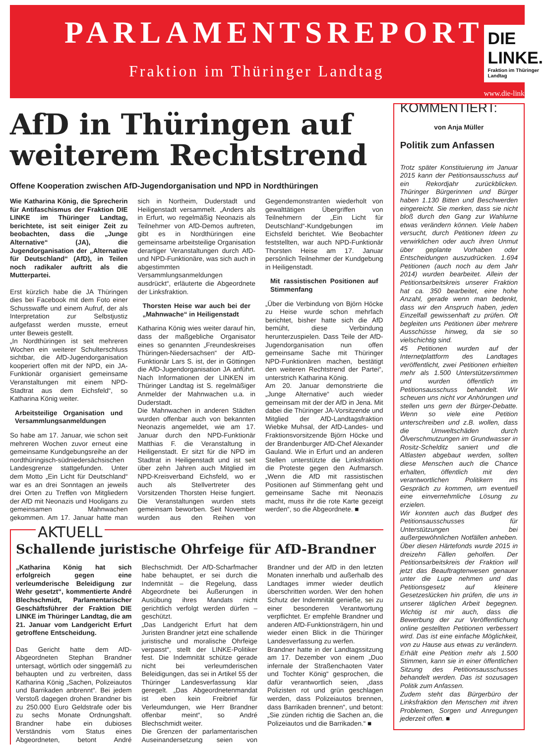PARLAMENTSREPORT
Fraktion im Thüringer Landtag
DIE LINKE.
Fraktion im Thüringer Landtag
www.die-linke-thl.de
AfD in Thüringen auf weiterem Rechtstrend
Offene Kooperation zwischen AfD-Jugendorganisation und NPD in Nordthüringen
Wie Katharina König, die Sprecherin für Antifaschismus der Fraktion DIE LINKE im Thüringer Landtag, berichtete, ist seit einiger Zeit zu beobachten, dass die „Junge Alternative“ (JA), die Jugendorganisation der „Alternative für Deutschland“ (AfD), in Teilen noch radikaler auftritt als die Mutterpartei.
Erst kürzlich habe die JA Thüringen dies bei Facebook mit dem Foto einer Schusswaffe und einem Aufruf, der als Interpretation zur Selbstjustiz aufgefasst werden musste, erneut unter Beweis gestellt.
„In Nordthüringen ist seit mehreren Wochen ein weiterer Schulterschluss sichtbar, die AfD-Jugendorganisation kooperiert offen mit der NPD, ein JA-Funktionär organisiert gemeinsame Veranstaltungen mit einem NPD-Stadtrat aus dem Eichsfeld“, so Katharina König weiter.
Arbeitsteilige Organisation und Versammlungsanmeldungen
So habe am 17. Januar, wie schon seit mehreren Wochen zuvor erneut eine gemeinsame Kundgebungsreihe an der nordthüringisch-südniedersächsischen Landesgrenze stattgefunden. Unter dem Motto „Ein Licht für Deutschland“ war es an drei Sonntagen an jeweils drei Orten zu Treffen von Mitgliedern der AfD mit Neonazis und Hooligans zu gemeinsamen Mahnwachen gekommen. Am 17. Januar hatte man sich in Northeim, Duderstadt und Heiligenstadt versammelt. „Anders als in Erfurt, wo regelmäßig Neonazis als Teilnehmer von AfD-Demos auftreten, gibt es in Nordthüringen eine gemeinsame arbeitsteilige Organisation derartiger Veranstaltungen durch AfD- und NPD-Funktionäre, was sich auch in abgestimmten Versammlungsanmeldungen ausdrückt“, erläuterte die Abgeordnete der Linksfraktion.
Thorsten Heise war auch bei der „Mahnwache“ in Heiligenstadt
Katharina König wies weiter darauf hin, dass der maßgebliche Organisator eines so genannten „Freundeskreises Thüringen-Niedersachsen“ der AfD-Funktionär Lars S. ist, der in Göttingen die AfD-Jugendorganisation JA anführt. Nach Informationen der LINKEN im Thüringer Landtag ist S. regelmäßiger Anmelder der Mahnwachen u.a. in Duderstadt.
Die Mahnwachen in anderen Städten wurden offenbar auch von bekannten Neonazis angemeldet, wie am 17. Januar durch den NPD-Funktionär Matthias F. die Veranstaltung in Heiligenstadt. Er sitzt für die NPD im Stadtrat in Heiligenstadt und ist seit über zehn Jahren auch Mitglied im NPD-Kreisverband Eichsfeld, wo er auch als Stellvertreter des Vorsitzenden Thorsten Heise fungiert. Die Veranstaltungen wurden stets gemeinsam beworben. Seit November wurden aus den Reihen von Gegendemonstranten wiederholt von gewalttätigen Übergriffen von Teilnehmern der „Ein Licht für Deutschland“-Kundgebungen im Eichsfeld berichtet. Wie Beobachter feststellten, war auch NPD-Funktionär Thorsten Heise am 17. Januar persönlich Teilnehmer der Kundgebung in Heiligenstadt.
Mit rassistischen Positionen auf Stimmenfang
„Über die Verbindung von Björn Höcke zu Heise wurde schon mehrfach berichtet, bisher hatte sich die AfD bemüht, diese Verbindung herunterzuspielen. Dass Teile der AfD-Jugendorganisation nun offen gemeinsame Sache mit Thüringer NPD-Funktionären machen, bestätigt den weiteren Rechtstrend der Partei“, unterstrich Katharina König.
Am 20. Januar demonstrierte die „Junge Alternative“ auch wieder gemeinsam mit der der AfD in Jena. Mit dabei die Thüringer JA-Vorsitzende und Mitglied der AfD-Landtagsfraktion Wiebke Muhsal, der AfD-Landes- und Fraktionsvorsitzende Björn Höcke und der Brandenburger AfD-Chef Alexander Gauland. Wie in Erfurt und an anderen Stellen unterstützte die Linksfraktion die Proteste gegen den Aufmarsch. „Wenn die AfD mit rassistischen Positionen auf Stimmenfang geht und gemeinsame Sache mit Neonazis macht, muss ihr die rote Karte gezeigt werden“, so die Abgeordnete. ■
AKTUELL
Schallende juristische Ohrfeige für AfD-Brandner
„Katharina König hat sich erfolgreich gegen eine verleumderische Beleidigung zur Wehr gesetzt“, kommentierte André Blechschmidt, Parlamentarischer Geschäftsführer der Fraktion DIE LINKE im Thüringer Landtag, die am 21. Januar vom Landgericht Erfurt getroffene Entscheidung.
Das Gericht hatte dem AfD-Abgeordneten Stephan Brandner untersagt, wörtlich oder singgemäß zu behaupten und zu verbreiten, dass Katharina König „Sachen, Polizeiautos und Barrikaden anbrennt“. Bei jedem Verstoß dagegen drohen Brandner bis zu 250.000 Euro Geldstrafe oder bis zu sechs Monate Ordnungshaft. Brandner habe ein dubioses Verständnis vom Status eines Abgeordneten, betont André Blechschmidt. Der AfD-Scharfmacher habe behauptet, er sei durch die Indemnität – die Regelung, dass Abgeordnete bei Äußerungen in Ausübung ihres Mandats nicht gerichtlich verfolgt werden dürfen – geschützt.
„Das Landgericht Erfurt hat dem Juristen Brandner jetzt eine schallende juristische und moralische Ohrfeige verpasst“, stellt der LINKE-Politiker fest. Die Indemnität schütze gerade nicht bei verleumderischen Beleidigungen, das sei in Artikel 55 der Thüringer Landesverfassung klar geregelt. „Das Abgeordnetenmandat ist eben kein Freibrief für Verleumdungen, wie Herr Brandner offenbar meint“, so André Blechschmidt weiter.
Die Grenzen der parlamentarischen Auseinandersetzung seien von Brandner und der AfD in den letzten Monaten innerhalb und außerhalb des Landtages immer wieder deutlich überschritten worden. Wer den hohen Schutz der Indemnität genieße, sei zu einer besonderen Verantwortung verpflichtet. Er empfehle Brandner und anderen AfD-Funktionsträgern, hin und wieder einen Blick in die Thüringer Landesverfassung zu werfen.
Brandner hatte in der Landtagssitzung am 17. Dezember von einem „Duo infernale der Straßenchaoten Vater und Tochter König“ gesprochen, die dafür verantwortlich seien, „dass Polizisten rot und grün geschlagen werden, dass Polizeiautos brennen, dass Barrikaden brennen“, und betont: „Sie zünden richtig die Sachen an, die Polizeiautos und die Barrikaden.“ ■
KOMMENTIERT:
von Anja Müller
Politik zum Anfassen
Trotz später Konstituierung im Januar 2015 kann der Petitionsausschuss auf ein Rekordjahr zurückblicken. Thüringer Bürgerinnen und Bürger haben 1.130 Bitten und Beschwerden eingereicht. Sie merken, dass sie nicht bloß durch den Gang zur Wahlurne etwas verändern können. Viele haben versucht, durch Petitionen Ideen zu verwirklichen oder auch ihren Unmut über geplante Vorhaben oder Entscheidungen auszudrücken. 1.694 Petitionen (auch noch au dem Jahr 2014) wurden bearbeitet. Allein der Petitionsarbeitskreis unserer Fraktion hat ca. 350 bearbeitet, eine hohe Anzahl, gerade wenn man bedenkt, dass wir den Anspruch haben, jeden Einzelfall gewissenhaft zu prüfen. Oft begleiten uns Petitionen über mehrere Ausschüsse hinweg, da sie so vielschichtig sind.
45 Petitionen wurden auf der Internetplattform des Landtages veröffentlicht, zwei Petitionen erhielten mehr als 1.500 Unterstützerstimmen und wurden öffentlich im Petitionsausschuss behandelt. Wir scheuen uns nicht vor Anhörungen und stellen uns gern der Bürger-Debatte. Wenn so viele eine Petition unterschreiben und z.B. wollen, dass die Umweltschäden durch Ölverschmutzungen im Grundwasser in Rositz-Schelditz saniert und die Altlasten abgebaut werden, sollten diese Menschen auch die Chance erhalten, öffentlich mit den verantwortlichen Politikern ins Gespräch zu kommen, um eventuell eine einvernehmliche Lösung zu erzielen.
Wir konnten auch das Budget des Petitionsausschusses für Unterstützungen bei außergewöhnlichen Notfällen anheben. Über diesen Härtefonds wurde 2015 in dreizehn Fällen geholfen. Der Petitionsarbeitskreis der Fraktion will jetzt das Beauftragtenwesen genauer unter die Lupe nehmen und das Petitionsgesetz auf kleinere Gesetzeslücken hin prüfen, die uns in unserer täglichen Arbeit begegnen. Wichtig ist mir auch, dass die Bewerbung der zur Veröffentlichung online gestellten Petitionen verbessert wird. Das ist eine einfache Möglichkeit, von zu Hause aus etwas zu verändern. Erhält eine Petition mehr als 1.500 Stimmen, kann sie in einer öffentlichen Sitzung des Petitionsausschusses behandelt werden. Das ist sozusagen Politik zum Anfassen.
Zudem steht das Bürgerbüro der Linksfraktion den Menschen mit ihren Problemen, Sorgen und Anregungen jederzeit offen. ■